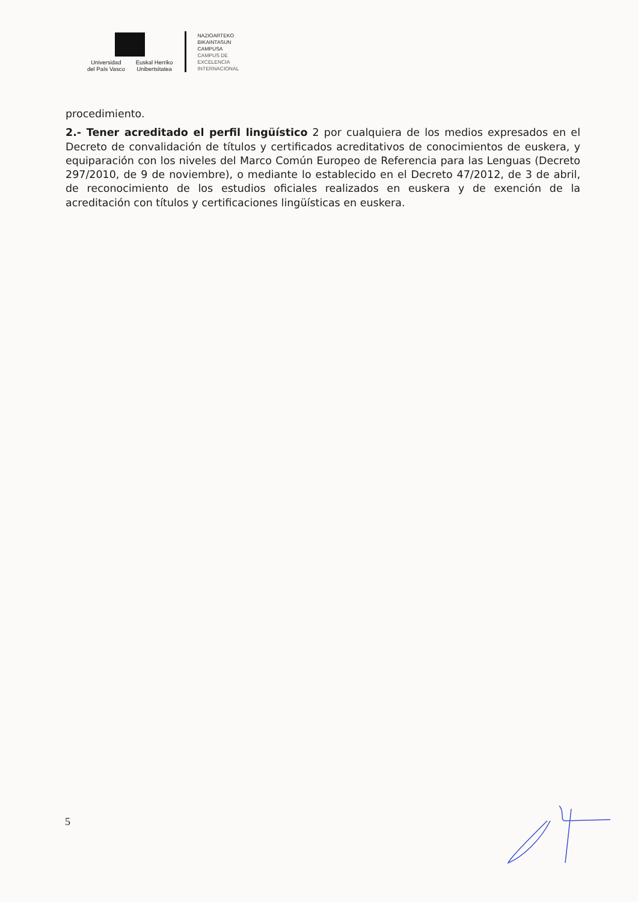Universidad
del País Vasco
Euskal Herriko
Unibertsitatea
NAZIOARTEKO
BIKAINTASUN
CAMPUSA
CAMPUS DE
EXCELENCIA
INTERNACIONAL
procedimiento.
2.- Tener acreditado el perfil lingüístico 2 por cualquiera de los medios expresados en el Decreto de convalidación de títulos y certificados acreditativos de conocimientos de euskera, y equiparación con los niveles del Marco Común Europeo de Referencia para las Lenguas (Decreto 297/2010, de 9 de noviembre), o mediante lo establecido en el Decreto 47/2012, de 3 de abril, de reconocimiento de los estudios oficiales realizados en euskera y de exención de la acreditación con títulos y certificaciones lingüísticas en euskera.
5